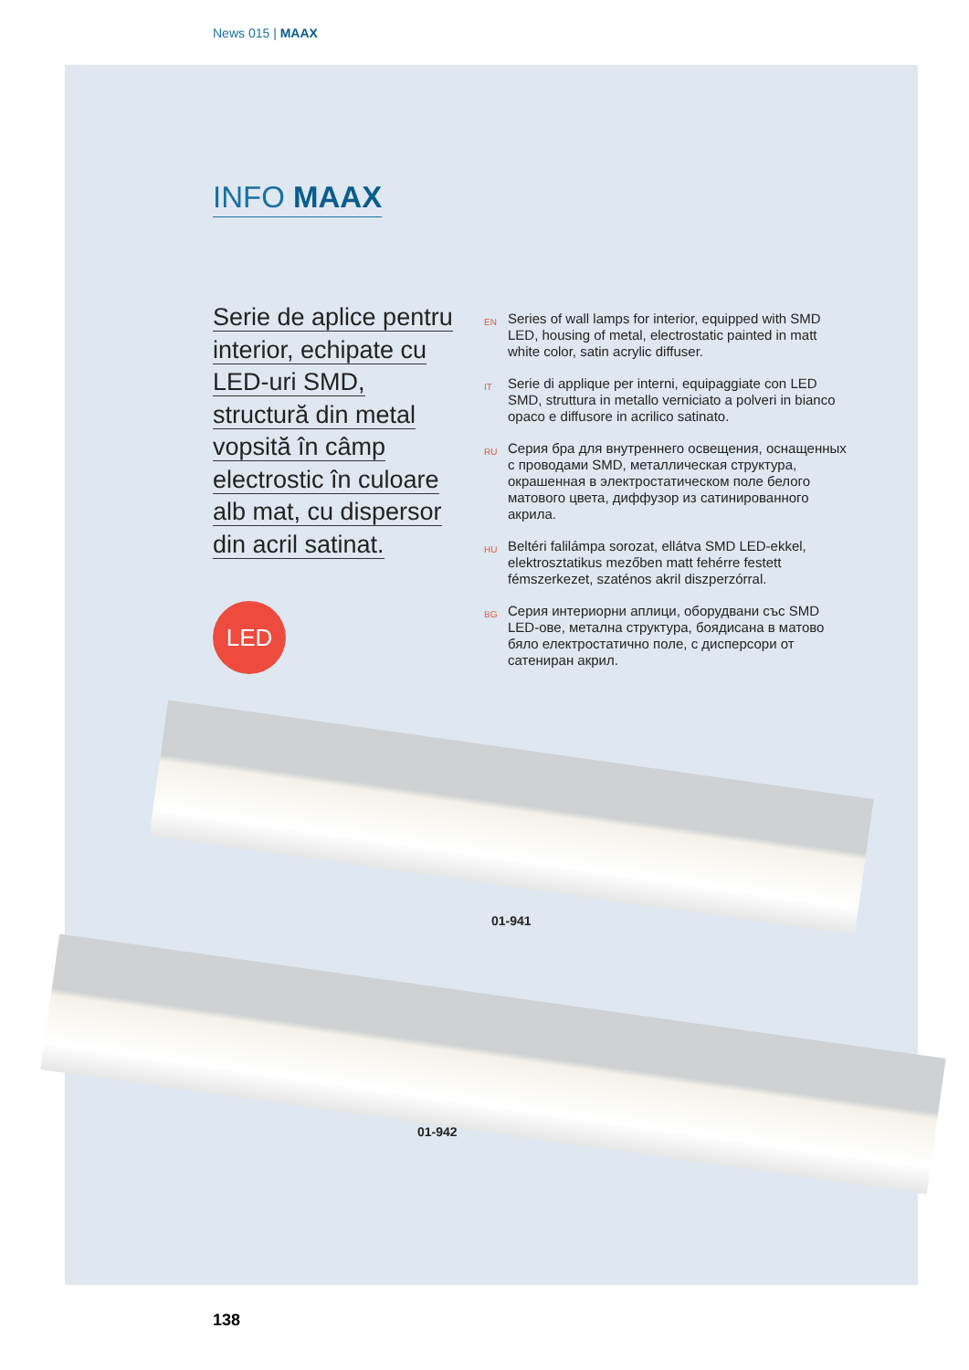News 015 | MAAX
INFO MAAX
Serie de aplice pentru interior, echipate cu LED-uri SMD, structură din metal vopsită în câmp electrostic în culoare alb mat, cu dispersor din acril satinat.
LED
EN
Series of wall lamps for interior, equipped with SMD LED, housing of metal, electrostatic painted in matt white color, satin acrylic diffuser.
IT
Serie di applique per interni, equipaggiate con LED SMD, struttura in metallo verniciato a polveri in bianco opaco e diffusore in acrilico satinato.
RU
Серия бра для внутреннего освещения, оснащенных с проводами SMD, металлическая структура, окрашенная в электростатическом поле белого матового цвета, диффузор из сатинированного акрила.
HU
Beltéri falilámpa sorozat, ellátva SMD LED-ekkel, elektrosztatikus mezőben matt fehérre festett fémszerkezet, szaténos akril diszperzórral.
BG
Серия интериорни аплици, оборудвани със SMD LED-ове, метална структура, боядисана в матово бяло електростатично поле, с дисперсори от сатениран акрил.
01-941
01-942
138